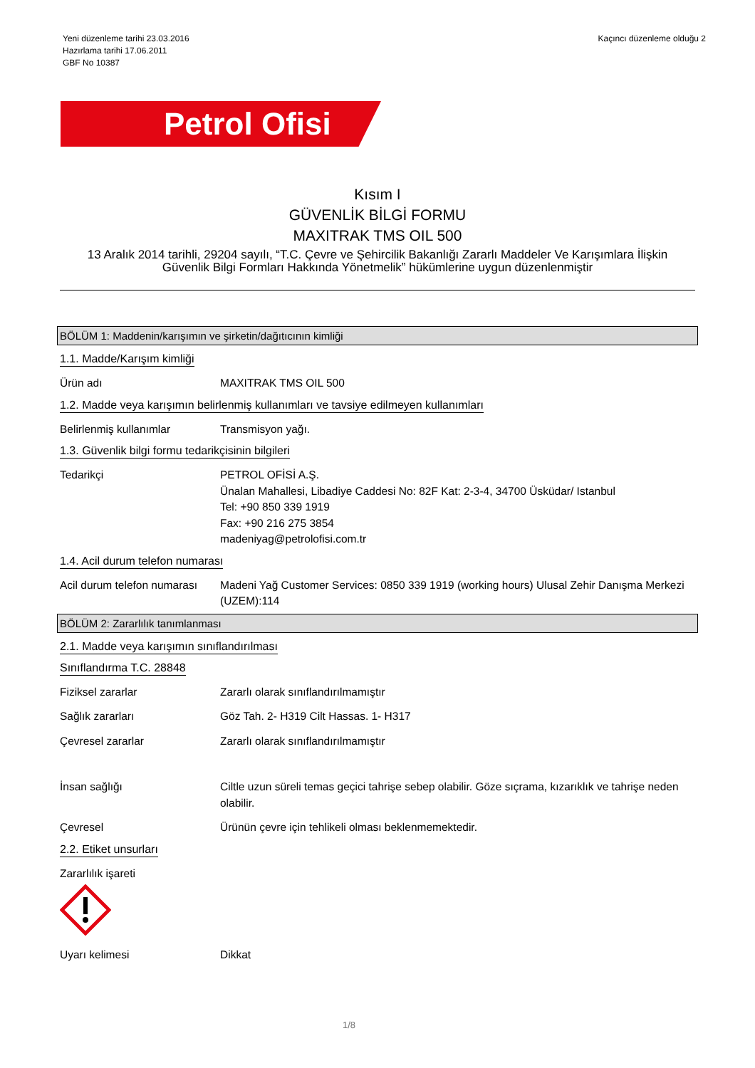Yeni düzenleme tarihi 23.03.2016
Hazırlama tarihi 17.06.2011
GBF No 10387
Kaçıncı düzenleme olduğu 2
Petrol Ofisi
Kısım I
GÜVENLİK BİLGİ FORMU
MAXITRAK TMS OIL 500
13 Aralık 2014 tarihli, 29204 sayılı, “T.C. Çevre ve Şehircilik Bakanlığı Zararlı Maddeler Ve Karışımlara İlişkin Güvenlik Bilgi Formları Hakkında Yönetmelik” hükümlerine uygun düzenlenmiştir
BÖLÜM 1: Maddenin/karışımın ve şirketin/dağıtıcının kimliği
1.1. Madde/Karışım kimliği
Ürün adı MAXITRAK TMS OIL 500
1.2. Madde veya karışımın belirlenmiş kullanımları ve tavsiye edilmeyen kullanımları
Belirlenmiş kullanımlar Transmisyon yağı.
1.3. Güvenlik bilgi formu tedarikçisinin bilgileri
Tedarikçi PETROL OFİSİ A.Ş.
Ünalan Mahallesi, Libadiye Caddesi No: 82F Kat: 2-3-4, 34700 Üsküdar/ Istanbul
Tel: +90 850 339 1919
Fax: +90 216 275 3854
madeniyag@petrolofisi.com.tr
1.4. Acil durum telefon numarası
Acil durum telefon numarası
Madeni Yağ Customer Services: 0850 339 1919 (working hours) Ulusal Zehir Danışma Merkezi (UZEM):114
BÖLÜM 2: Zararlılık tanımlanması
2.1. Madde veya karışımın sınıflandırılması
Sınıflandırma T.C. 28848
Fiziksel zararlar Zararlı olarak sınıflandırılmamıştır
Sağlık zararları Göz Tah. 2- H319 Cilt Hassas. 1- H317
Çevresel zararlar Zararlı olarak sınıflandırılmamıştır
İnsan sağlığı Ciltle uzun süreli temas geçici tahrişe sebep olabilir. Göze sıçrama, kızarıklık ve tahrişe neden olabilir.
Çevresel Ürünün çevre için tehlikeli olması beklenmemektedir.
2.2. Etiket unsurları
Zararlılık işareti
Uyarı kelimesi Dikkat
1/8